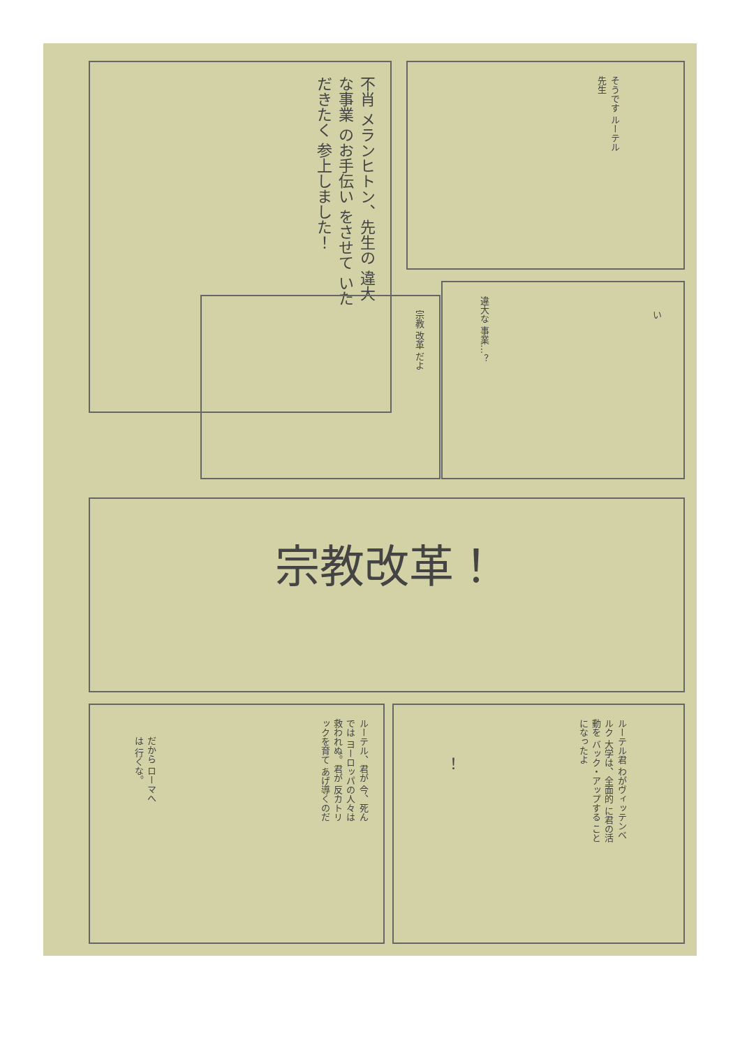不肖 メランヒトン、先生の 違大な事業 のお手伝い をさせて いただきたく 参上しました！
そうです ルーテル 先生
宗教 改革 だよ
違大な 事業…？
い
宗教改革！
ルーテル、君が 今、死んでは ヨーロッパの人々は 救われぬ。君が 反カトリックを育て あげ導くのだ
だから ローマへは 行くな。
ルーテル君 わがヴィッテンベルク 大学は、全面的 に君の活動を バック・アップする ことになったよ
！